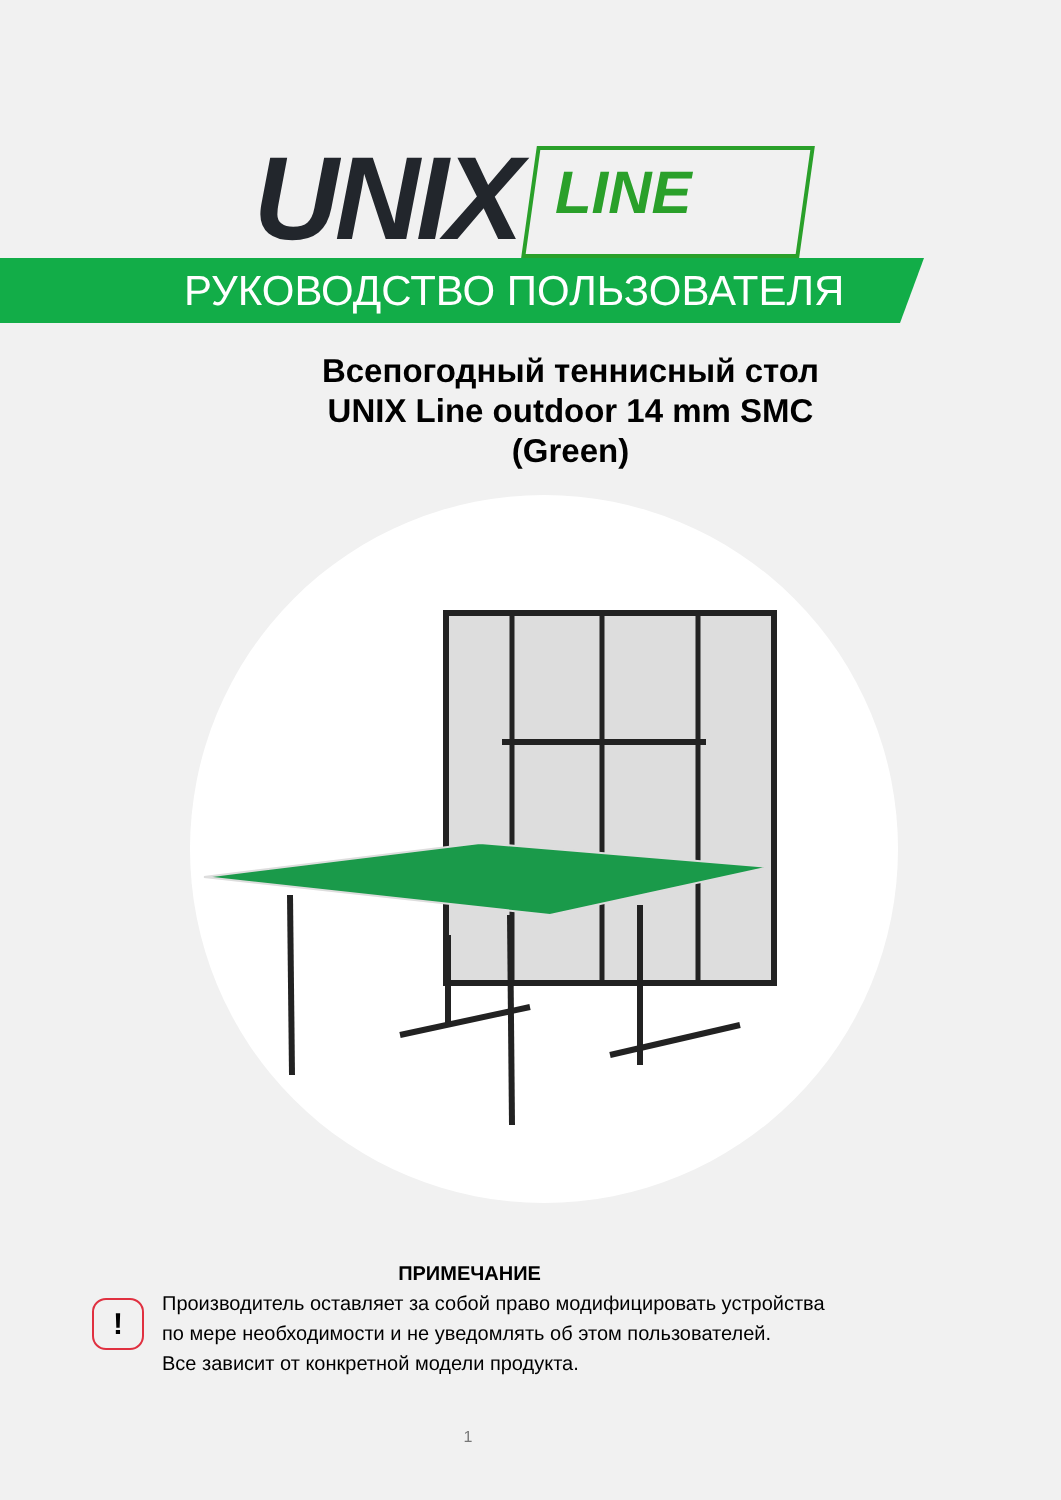UNIX
LINE
РУКОВОДСТВО ПОЛЬЗОВАТЕЛЯ
Всепогодный теннисный стол
UNIX Line outdoor 14 mm SMC
(Green)
!
ПРИМЕЧАНИЕ
Производитель оставляет за собой право модифицировать устройства
по мере необходимости и не уведомлять об этом пользователей.
Все зависит от конкретной модели продукта.
1